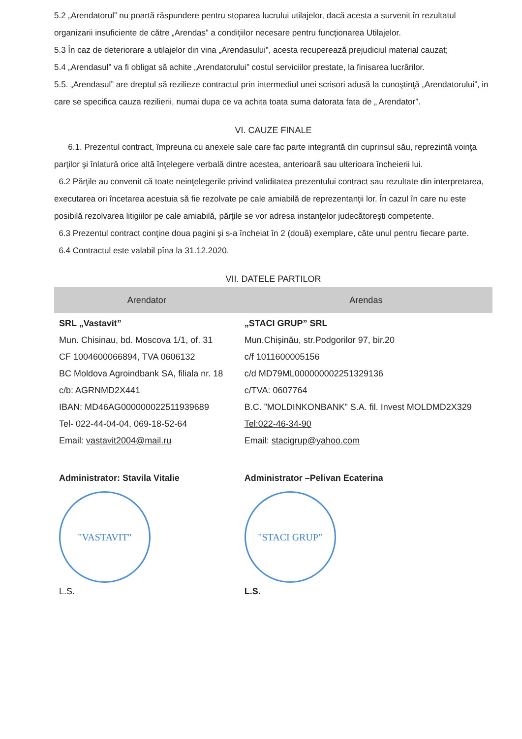5.2 „Arendatorul” nu poartă răspundere pentru stoparea lucrului utilajelor, dacă acesta a survenit în rezultatul organizarii insuficiente de către „Arendas” a condiţiilor necesare pentru funcţionarea Utilajelor.
5.3 În caz de deteriorare a utilajelor din vina „Arendasului”, acesta recuperează prejudiciul material cauzat;
5.4 „Arendasul” va fi obligat să achite „Arendatorului” costul serviciilor prestate, la finisarea lucrărilor.
5.5. „Arendasul” are dreptul să rezilieze contractul prin intermediul unei scrisori adusă la cunoştinţă „Arendatorului”, in care se specifica cauza rezilierii, numai dupa ce va achita toata suma datorata fata de „ Arendator”.
VI. CAUZE FINALE
6.1. Prezentul contract, împreuna cu anexele sale care fac parte integrantă din cuprinsul său, reprezintă voinţa parţilor şi înlatură orice altă înţelegere verbală dintre acestea, anterioară sau ulterioara încheierii lui.
6.2 Părţile au convenit că toate neinţelegerile privind validitatea prezentului contract sau rezultate din interpretarea, executarea ori încetarea acestuia să fie rezolvate pe cale amiabilă de reprezentanţii lor. În cazul în care nu este posibilă rezolvarea litigiilor pe cale amiabilă, părţile se vor adresa instanţelor judecătoreşti competente.
6.3 Prezentul contract conţine doua pagini şi s-a încheiat în 2 (două) exemplare, câte unul pentru fiecare parte.
6.4 Contractul este valabil pîna la 31.12.2020.
VII. DATELE PARTILOR
| Arendator | Arendas |
| --- | --- |
| SRL „Vastavit” Mun. Chisinau, bd. Moscova 1/1, of. 31 CF 1004600066894, TVA 0606132 BC Moldova Agroindbank SA, filiala nr. 18 c/b: AGRNMD2X441 IBAN: MD46AG000000022511939689 Tel- 022-44-04-04, 069-18-52-64 Email: vastavit2004@mail.ru | „STACI GRUP” SRL Mun.Chișinău, str.Podgorilor 97, bir.20 c/f 1011600005156 c/d MD79ML000000002251329136 c/TVA: 0607764 B.C. ”MOLDINKONBANK” S.A. fil. Invest MOLDMD2X329 Tel:022-46-34-90 Email: stacigrup@yahoo.com |
| Administrator: Stavila Vitalie "VASTAVIT" L.S. | Administrator –Pelivan Ecaterina "STACI GRUP" L.S. |